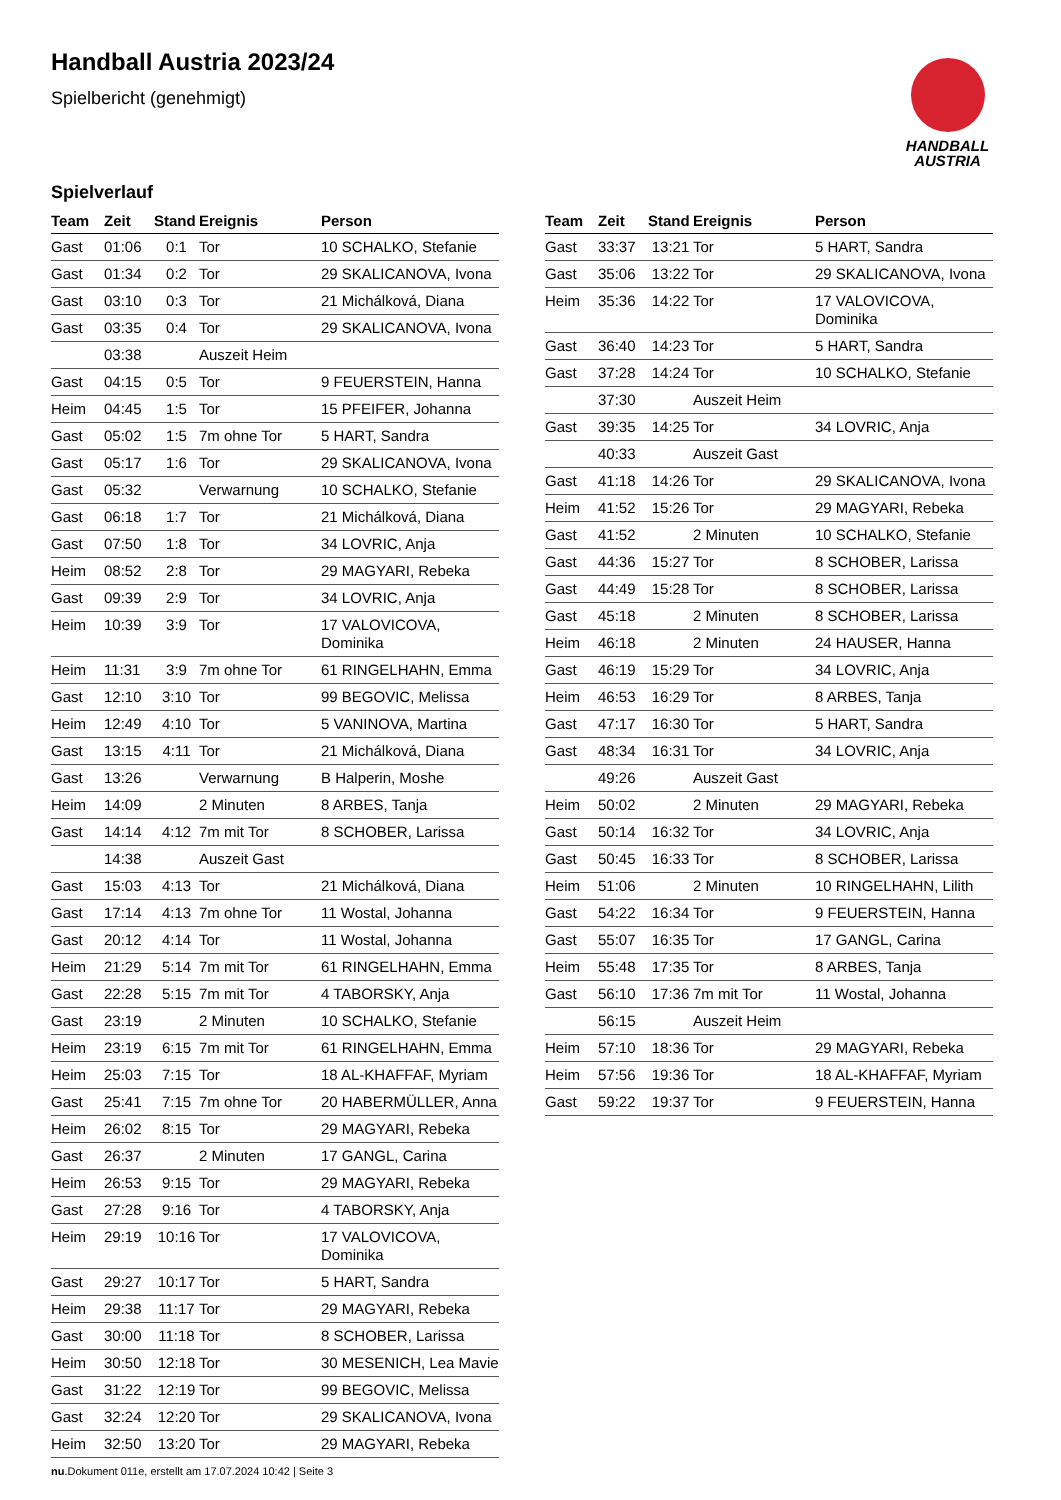Handball Austria 2023/24
Spielbericht (genehmigt)
HANDBALL
AUSTRIA
Spielverlauf
| Team | Zeit | Stand | Ereignis | Person |
| --- | --- | --- | --- | --- |
| Gast | 01:06 | 0:1 | Tor | 10 SCHALKO, Stefanie |
| Gast | 01:34 | 0:2 | Tor | 29 SKALICANOVA, Ivona |
| Gast | 03:10 | 0:3 | Tor | 21 Michálková, Diana |
| Gast | 03:35 | 0:4 | Tor | 29 SKALICANOVA, Ivona |
| | 03:38 | | Auszeit Heim | |
| Gast | 04:15 | 0:5 | Tor | 9 FEUERSTEIN, Hanna |
| Heim | 04:45 | 1:5 | Tor | 15 PFEIFER, Johanna |
| Gast | 05:02 | 1:5 | 7m ohne Tor | 5 HART, Sandra |
| Gast | 05:17 | 1:6 | Tor | 29 SKALICANOVA, Ivona |
| Gast | 05:32 | | Verwarnung | 10 SCHALKO, Stefanie |
| Gast | 06:18 | 1:7 | Tor | 21 Michálková, Diana |
| Gast | 07:50 | 1:8 | Tor | 34 LOVRIC, Anja |
| Heim | 08:52 | 2:8 | Tor | 29 MAGYARI, Rebeka |
| Gast | 09:39 | 2:9 | Tor | 34 LOVRIC, Anja |
| Heim | 10:39 | 3:9 | Tor | 17 VALOVICOVA, Dominika |
| Heim | 11:31 | 3:9 | 7m ohne Tor | 61 RINGELHAHN, Emma |
| Gast | 12:10 | 3:10 | Tor | 99 BEGOVIC, Melissa |
| Heim | 12:49 | 4:10 | Tor | 5 VANINOVA, Martina |
| Gast | 13:15 | 4:11 | Tor | 21 Michálková, Diana |
| Gast | 13:26 | | Verwarnung | B Halperin, Moshe |
| Heim | 14:09 | | 2 Minuten | 8 ARBES, Tanja |
| Gast | 14:14 | 4:12 | 7m mit Tor | 8 SCHOBER, Larissa |
| | 14:38 | | Auszeit Gast | |
| Gast | 15:03 | 4:13 | Tor | 21 Michálková, Diana |
| Gast | 17:14 | 4:13 | 7m ohne Tor | 11 Wostal, Johanna |
| Gast | 20:12 | 4:14 | Tor | 11 Wostal, Johanna |
| Heim | 21:29 | 5:14 | 7m mit Tor | 61 RINGELHAHN, Emma |
| Gast | 22:28 | 5:15 | 7m mit Tor | 4 TABORSKY, Anja |
| Gast | 23:19 | | 2 Minuten | 10 SCHALKO, Stefanie |
| Heim | 23:19 | 6:15 | 7m mit Tor | 61 RINGELHAHN, Emma |
| Heim | 25:03 | 7:15 | Tor | 18 AL-KHAFFAF, Myriam |
| Gast | 25:41 | 7:15 | 7m ohne Tor | 20 HABERMÜLLER, Anna |
| Heim | 26:02 | 8:15 | Tor | 29 MAGYARI, Rebeka |
| Gast | 26:37 | | 2 Minuten | 17 GANGL, Carina |
| Heim | 26:53 | 9:15 | Tor | 29 MAGYARI, Rebeka |
| Gast | 27:28 | 9:16 | Tor | 4 TABORSKY, Anja |
| Heim | 29:19 | 10:16 | Tor | 17 VALOVICOVA, Dominika |
| Gast | 29:27 | 10:17 | Tor | 5 HART, Sandra |
| Heim | 29:38 | 11:17 | Tor | 29 MAGYARI, Rebeka |
| Gast | 30:00 | 11:18 | Tor | 8 SCHOBER, Larissa |
| Heim | 30:50 | 12:18 | Tor | 30 MESENICH, Lea Mavie |
| Gast | 31:22 | 12:19 | Tor | 99 BEGOVIC, Melissa |
| Gast | 32:24 | 12:20 | Tor | 29 SKALICANOVA, Ivona |
| Heim | 32:50 | 13:20 | Tor | 29 MAGYARI, Rebeka |
| Team | Zeit | Stand | Ereignis | Person |
| --- | --- | --- | --- | --- |
| Gast | 33:37 | 13:21 | Tor | 5 HART, Sandra |
| Gast | 35:06 | 13:22 | Tor | 29 SKALICANOVA, Ivona |
| Heim | 35:36 | 14:22 | Tor | 17 VALOVICOVA, Dominika |
| Gast | 36:40 | 14:23 | Tor | 5 HART, Sandra |
| Gast | 37:28 | 14:24 | Tor | 10 SCHALKO, Stefanie |
| | 37:30 | | Auszeit Heim | |
| Gast | 39:35 | 14:25 | Tor | 34 LOVRIC, Anja |
| | 40:33 | | Auszeit Gast | |
| Gast | 41:18 | 14:26 | Tor | 29 SKALICANOVA, Ivona |
| Heim | 41:52 | 15:26 | Tor | 29 MAGYARI, Rebeka |
| Gast | 41:52 | | 2 Minuten | 10 SCHALKO, Stefanie |
| Gast | 44:36 | 15:27 | Tor | 8 SCHOBER, Larissa |
| Gast | 44:49 | 15:28 | Tor | 8 SCHOBER, Larissa |
| Gast | 45:18 | | 2 Minuten | 8 SCHOBER, Larissa |
| Heim | 46:18 | | 2 Minuten | 24 HAUSER, Hanna |
| Gast | 46:19 | 15:29 | Tor | 34 LOVRIC, Anja |
| Heim | 46:53 | 16:29 | Tor | 8 ARBES, Tanja |
| Gast | 47:17 | 16:30 | Tor | 5 HART, Sandra |
| Gast | 48:34 | 16:31 | Tor | 34 LOVRIC, Anja |
| | 49:26 | | Auszeit Gast | |
| Heim | 50:02 | | 2 Minuten | 29 MAGYARI, Rebeka |
| Gast | 50:14 | 16:32 | Tor | 34 LOVRIC, Anja |
| Gast | 50:45 | 16:33 | Tor | 8 SCHOBER, Larissa |
| Heim | 51:06 | | 2 Minuten | 10 RINGELHAHN, Lilith |
| Gast | 54:22 | 16:34 | Tor | 9 FEUERSTEIN, Hanna |
| Gast | 55:07 | 16:35 | Tor | 17 GANGL, Carina |
| Heim | 55:48 | 17:35 | Tor | 8 ARBES, Tanja |
| Gast | 56:10 | 17:36 | 7m mit Tor | 11 Wostal, Johanna |
| | 56:15 | | Auszeit Heim | |
| Heim | 57:10 | 18:36 | Tor | 29 MAGYARI, Rebeka |
| Heim | 57:56 | 19:36 | Tor | 18 AL-KHAFFAF, Myriam |
| Gast | 59:22 | 19:37 | Tor | 9 FEUERSTEIN, Hanna |
nu.Dokument 011e, erstellt am 17.07.2024 10:42 | Seite 3